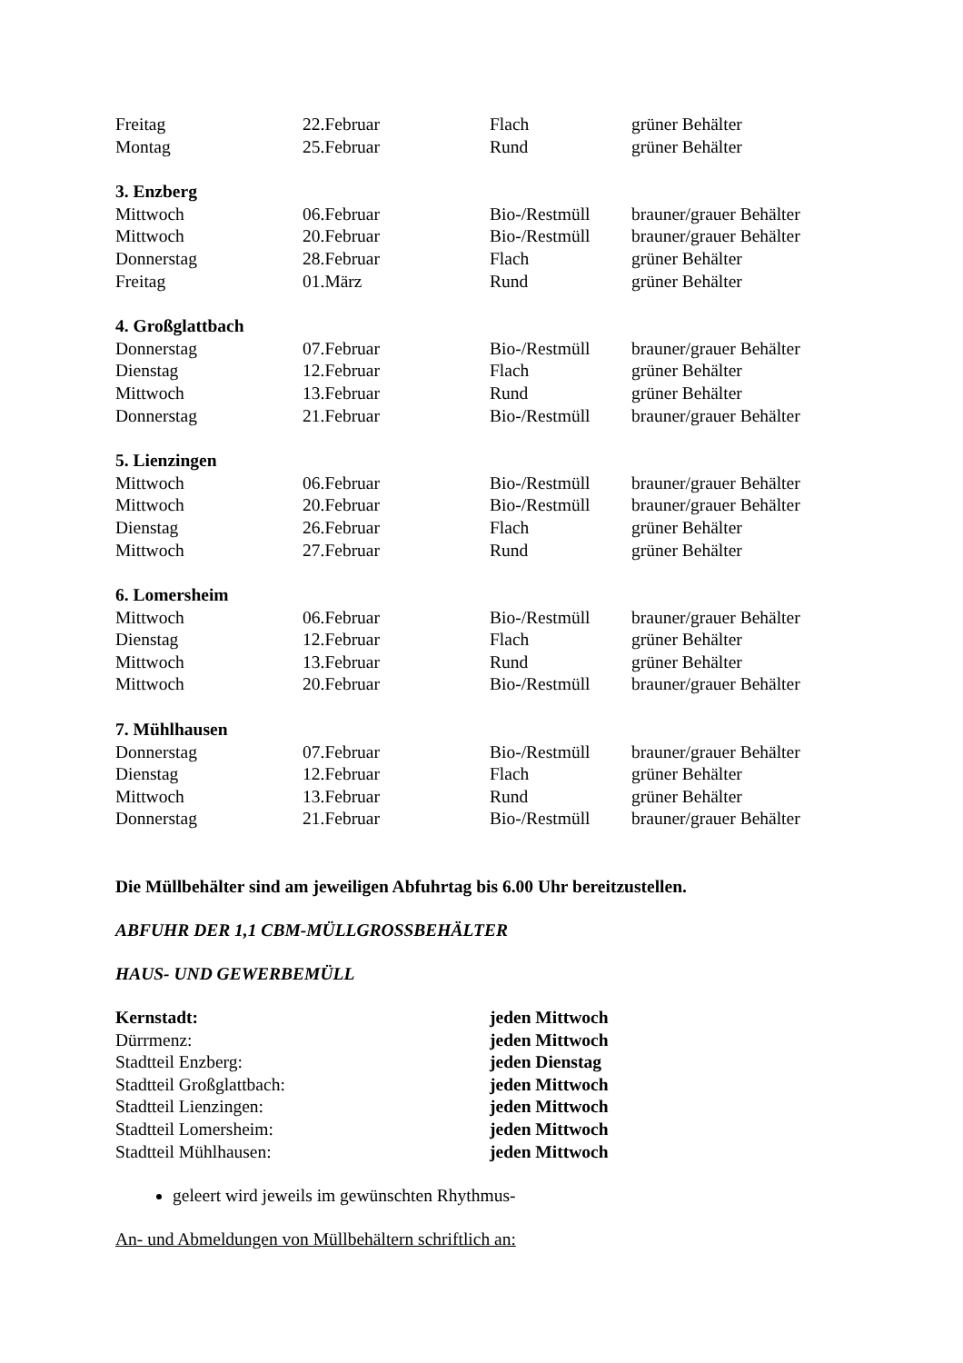| Freitag | 22.Februar | Flach | grüner Behälter |
| Montag | 25.Februar | Rund | grüner Behälter |
3. Enzberg
| Mittwoch | 06.Februar | Bio-/Restmüll | brauner/grauer Behälter |
| Mittwoch | 20.Februar | Bio-/Restmüll | brauner/grauer Behälter |
| Donnerstag | 28.Februar | Flach | grüner Behälter |
| Freitag | 01.März | Rund | grüner Behälter |
4. Großglattbach
| Donnerstag | 07.Februar | Bio-/Restmüll | brauner/grauer Behälter |
| Dienstag | 12.Februar | Flach | grüner Behälter |
| Mittwoch | 13.Februar | Rund | grüner Behälter |
| Donnerstag | 21.Februar | Bio-/Restmüll | brauner/grauer Behälter |
5. Lienzingen
| Mittwoch | 06.Februar | Bio-/Restmüll | brauner/grauer Behälter |
| Mittwoch | 20.Februar | Bio-/Restmüll | brauner/grauer Behälter |
| Dienstag | 26.Februar | Flach | grüner Behälter |
| Mittwoch | 27.Februar | Rund | grüner Behälter |
6. Lomersheim
| Mittwoch | 06.Februar | Bio-/Restmüll | brauner/grauer Behälter |
| Dienstag | 12.Februar | Flach | grüner Behälter |
| Mittwoch | 13.Februar | Rund | grüner Behälter |
| Mittwoch | 20.Februar | Bio-/Restmüll | brauner/grauer Behälter |
7. Mühlhausen
| Donnerstag | 07.Februar | Bio-/Restmüll | brauner/grauer Behälter |
| Dienstag | 12.Februar | Flach | grüner Behälter |
| Mittwoch | 13.Februar | Rund | grüner Behälter |
| Donnerstag | 21.Februar | Bio-/Restmüll | brauner/grauer Behälter |
Die Müllbehälter sind am jeweiligen Abfuhrtag bis 6.00 Uhr bereitzustellen.
ABFUHR DER 1,1 CBM-MÜLLGROSSBEHÄLTER
HAUS- UND GEWERBEMÜLL
| Kernstadt: | jeden Mittwoch |
| Dürrmenz: | jeden Mittwoch |
| Stadtteil Enzberg: | jeden Dienstag |
| Stadtteil Großglattbach: | jeden Mittwoch |
| Stadtteil Lienzingen: | jeden Mittwoch |
| Stadtteil Lomersheim: | jeden Mittwoch |
| Stadtteil Mühlhausen: | jeden Mittwoch |
geleert wird jeweils im gewünschten Rhythmus-
An- und Abmeldungen von Müllbehältern schriftlich an: